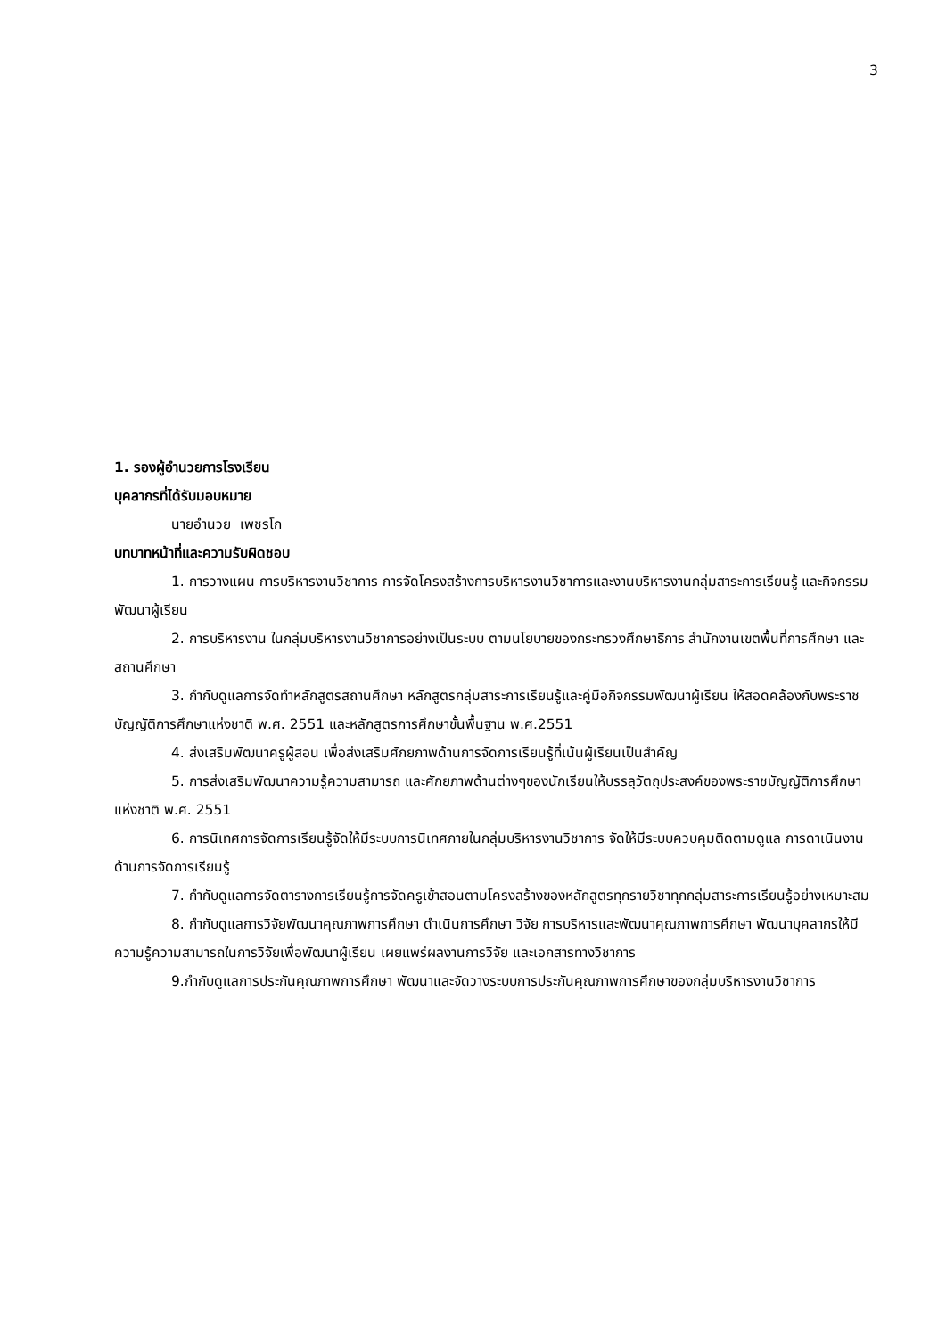3
1. รองผู้อำนวยการโรงเรียน
บุคลากรที่ได้รับมอบหมาย
นายอำนวย เพชรโก
บทบาทหน้าที่และความรับผิดชอบ
1. การวางแผน การบริหารงานวิชาการ การจัดโครงสร้างการบริหารงานวิชาการและงานบริหารงานกลุ่มสาระการเรียนรู้ และกิจกรรมพัฒนาผู้เรียน
2. การบริหารงาน ในกลุ่มบริหารงานวิชาการอย่างเป็นระบบ ตามนโยบายของกระทรวงศึกษาธิการ สำนักงานเขตพื้นที่การศึกษา และ สถานศึกษา
3. กำกับดูแลการจัดทำหลักสูตรสถานศึกษา หลักสูตรกลุ่มสาระการเรียนรู้และคู่มือกิจกรรมพัฒนาผู้เรียน ให้สอดคล้องกับพระราชบัญญัติการศึกษาแห่งชาติ พ.ศ. 2551 และหลักสูตรการศึกษาขั้นพื้นฐาน พ.ศ.2551
4. ส่งเสริมพัฒนาครูผู้สอน เพื่อส่งเสริมศักยภาพด้านการจัดการเรียนรู้ที่เน้นผู้เรียนเป็นสำคัญ
5. การส่งเสริมพัฒนาความรู้ความสามารถ และศักยภาพด้านต่างๆของนักเรียนให้บรรลุวัตถุประสงค์ของพระราชบัญญัติการศึกษาแห่งชาติ พ.ศ. 2551
6. การนิเทศการจัดการเรียนรู้จัดให้มีระบบการนิเทศภายในกลุ่มบริหารงานวิชาการ จัดให้มีระบบควบคุมติดตามดูแล การดาเนินงานด้านการจัดการเรียนรู้
7. กำกับดูแลการจัดตารางการเรียนรู้การจัดครูเข้าสอนตามโครงสร้างของหลักสูตรทุกรายวิชาทุกกลุ่มสาระการเรียนรู้อย่างเหมาะสม
8. กำกับดูแลการวิจัยพัฒนาคุณภาพการศึกษา ดำเนินการศึกษา วิจัย การบริหารและพัฒนาคุณภาพการศึกษา พัฒนาบุคลากรให้มีความรู้ความสามารถในการวิจัยเพื่อพัฒนาผู้เรียน เผยแพร่ผลงานการวิจัย และเอกสารทางวิชาการ
9.กำกับดูแลการประกันคุณภาพการศึกษา พัฒนาและจัดวางระบบการประกันคุณภาพการศึกษาของกลุ่มบริหารงานวิชาการ